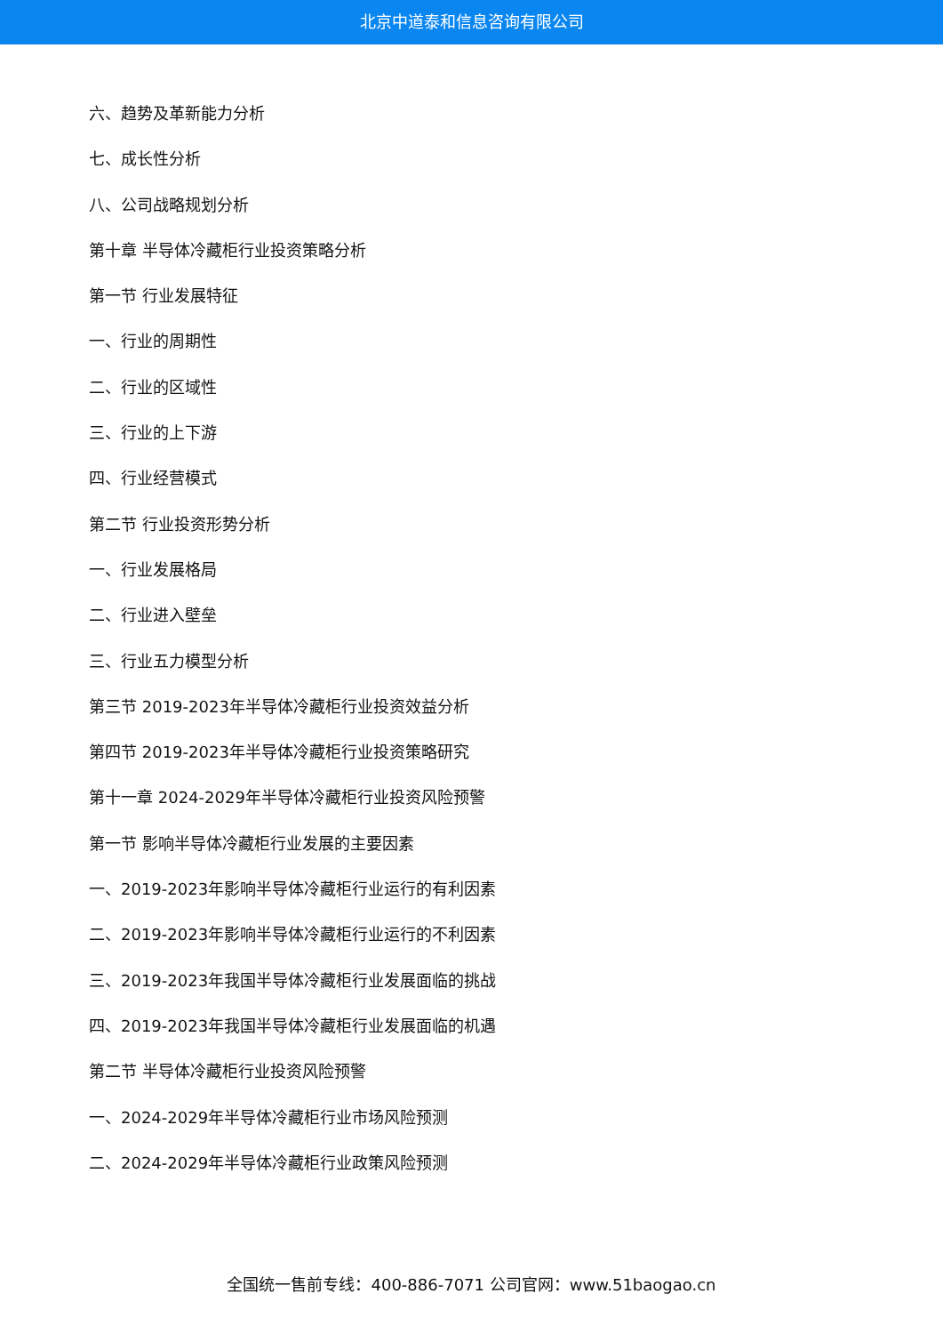北京中道泰和信息咨询有限公司
六、趋势及革新能力分析
七、成长性分析
八、公司战略规划分析
第十章 半导体冷藏柜行业投资策略分析
第一节 行业发展特征
一、行业的周期性
二、行业的区域性
三、行业的上下游
四、行业经营模式
第二节 行业投资形势分析
一、行业发展格局
二、行业进入壁垒
三、行业五力模型分析
第三节 2019-2023年半导体冷藏柜行业投资效益分析
第四节 2019-2023年半导体冷藏柜行业投资策略研究
第十一章 2024-2029年半导体冷藏柜行业投资风险预警
第一节 影响半导体冷藏柜行业发展的主要因素
一、2019-2023年影响半导体冷藏柜行业运行的有利因素
二、2019-2023年影响半导体冷藏柜行业运行的不利因素
三、2019-2023年我国半导体冷藏柜行业发展面临的挑战
四、2019-2023年我国半导体冷藏柜行业发展面临的机遇
第二节 半导体冷藏柜行业投资风险预警
一、2024-2029年半导体冷藏柜行业市场风险预测
二、2024-2029年半导体冷藏柜行业政策风险预测
全国统一售前专线：400-886-7071 公司官网：www.51baogao.cn